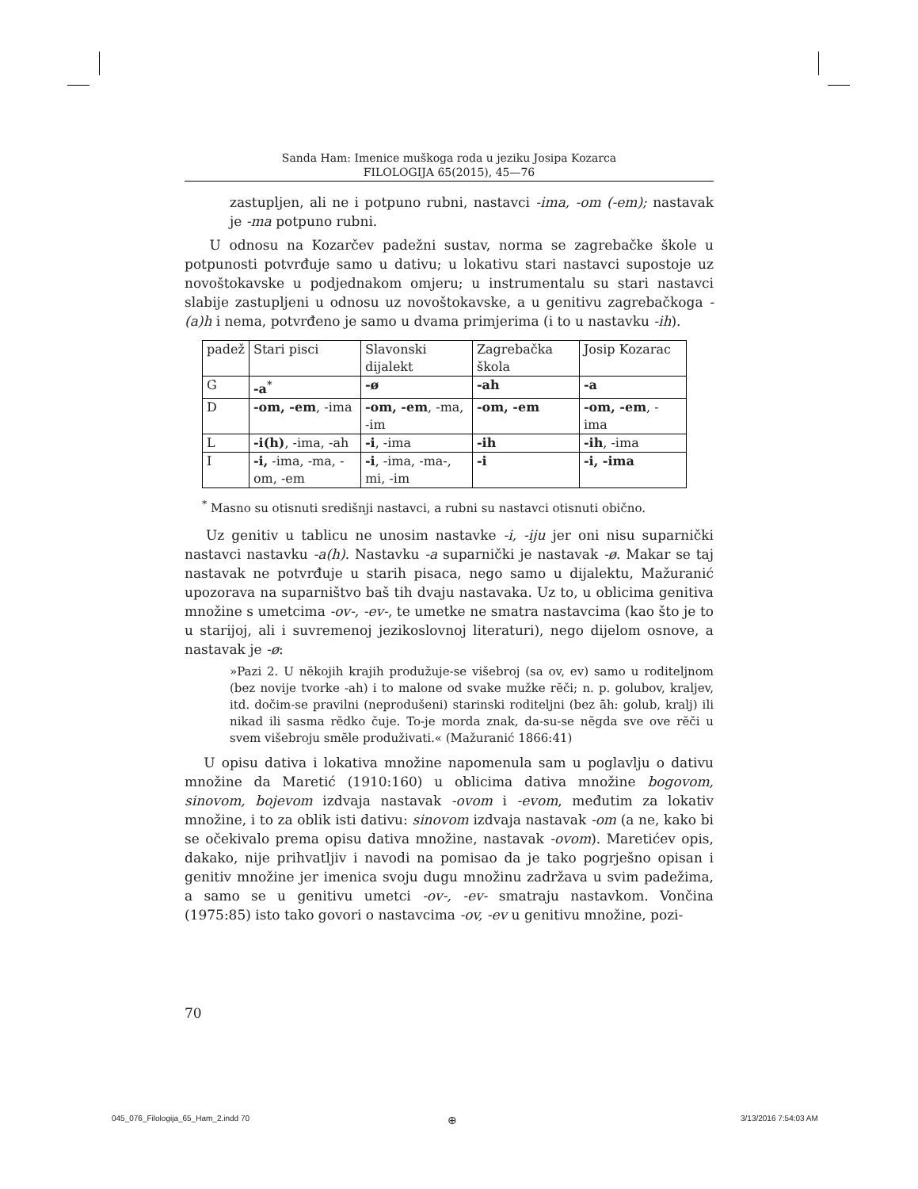Sanda Ham: Imenice muškoga roda u jeziku Josipa Kozarca
FILOLOGIJA 65(2015), 45—76
zastupljen, ali ne i potpuno rubni, nastavci -ima, -om (-em); nastavak je -ma potpuno rubni.
U odnosu na Kozarčev padežni sustav, norma se zagrebačke škole u potpunosti potvrđuje samo u dativu; u lokativu stari nastavci supostoje uz novoštokavske u podjednakom omjeru; u instrumentalu su stari nastavci slabije zastupljeni u odnosu uz novoštokavske, a u genitivu zagrebačkoga -(a)h i nema, potvrđeno je samo u dvama primjerima (i to u nastavku -ih).
| padež | Stari pisci | Slavonski dijalekt | Zagrebačka škola | Josip Kozarac |
| G | -a<sup>*</sup> | -ø | -ah | -a |
| D | -om, -em , -ima | -om, -em , -ma, -im | -om, -em | -om, -em , -ima |
| L | -i(h) , -ima, -ah | -i , -ima | -ih | -ih , -ima |
| I | -i, -ima, -ma, -om, -em | -i , -ima, -ma-, mi, -im | -i | -i, -ima |
<sup>*</sup> Masno su otisnuti središnji nastavci, a rubni su nastavci otisnuti obično.
Uz genitiv u tablicu ne unosim nastavke -i, -iju jer oni nisu suparnički nastavci nastavku -a(h). Nastavku -a suparnički je nastavak -ø. Makar se taj nastavak ne potvrđuje u starih pisaca, nego samo u dijalektu, Mažuranić upozorava na suparništvo baš tih dvaju nastavaka. Uz to, u oblicima genitiva množine s umetcima -ov-, -ev-, te umetke ne smatra nastavcima (kao što je to u starijoj, ali i suvremenoj jezikoslovnoj literaturi), nego dijelom osnove, a nastavak je -ø:
»Pazi 2. U nĕkojih krajih produžuje-se višebroj (sa ov, ev) samo u roditeljnom (bez novije tvorke -ah) i to malone od svake mužke rĕči; n. p. golubov, kraljev, itd. dočim-se pravilni (neprodušeni) starinski roditeljni (bez āh: golub, kralj) ili nikad ili sasma rĕdko čuje. To-je morda znak, da-su-se nĕgda sve ove rĕči u svem višebroju smĕle produživati.« (Mažuranić 1866:41)
U opisu dativa i lokativa množine napomenula sam u poglavlju o dativu množine da Maretić (1910:160) u oblicima dativa množine bogovom, sinovom, bojevom izdvaja nastavak -ovom i -evom, međutim za lokativ množine, i to za oblik isti dativu: sinovom izdvaja nastavak -om (a ne, kako bi se očekivalo prema opisu dativa množine, nastavak -ovom). Maretićev opis, dakako, nije prihvatljiv i navodi na pomisao da je tako pogrješno opisan i genitiv množine jer imenica svoju dugu množinu zadržava u svim padežima, a samo se u genitivu umetci -ov-, -ev- smatraju nastavkom. Vončina (1975:85) isto tako govori o nastavcima -ov, -ev u genitivu množine, pozi-
70
045_076_Filologija_65_Ham_2.indd 70
⊕ 3/13/2016 7:54:03 AM